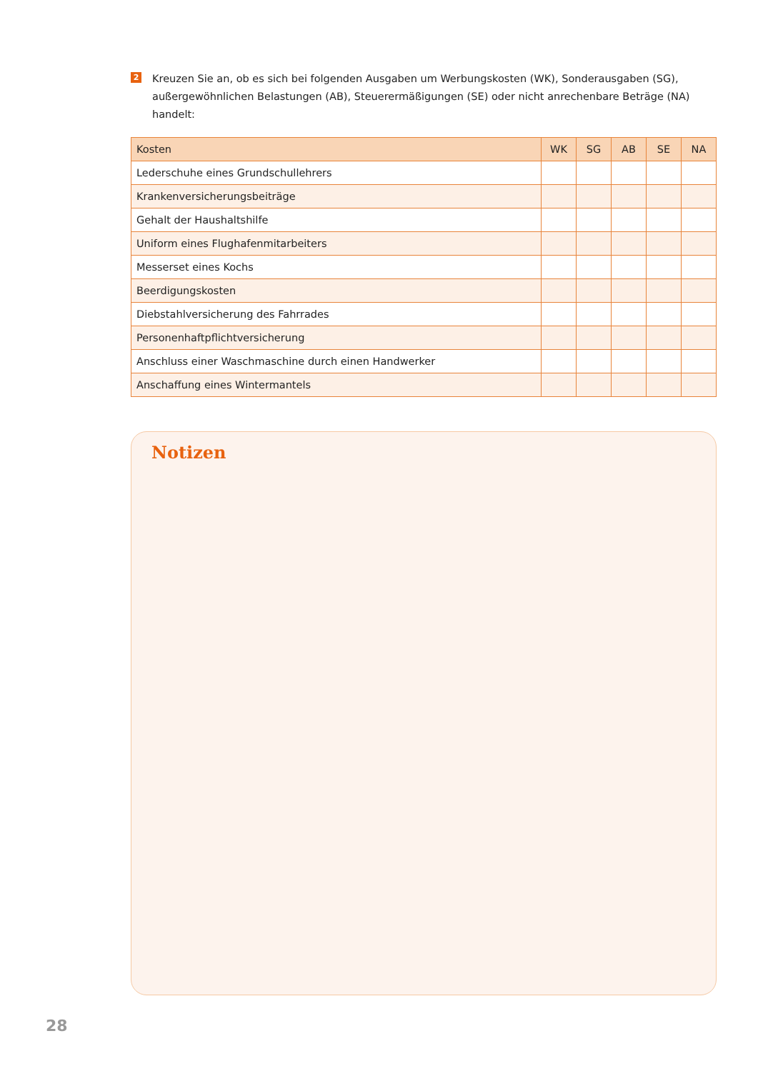2
Kreuzen Sie an, ob es sich bei folgenden Ausgaben um Werbungskosten (WK), Sonderausgaben (SG), außergewöhnlichen Belastungen (AB), Steuerermäßigungen (SE) oder nicht anrechenbare Beträge (NA) handelt:
| Kosten | WK | SG | AB | SE | NA |
| --- | --- | --- | --- | --- | --- |
| Lederschuhe eines Grundschullehrers | | | | | |
| Krankenversicherungsbeiträge | | | | | |
| Gehalt der Haushaltshilfe | | | | | |
| Uniform eines Flughafenmitarbeiters | | | | | |
| Messerset eines Kochs | | | | | |
| Beerdigungskosten | | | | | |
| Diebstahlversicherung des Fahrrades | | | | | |
| Personenhaftpflichtversicherung | | | | | |
| Anschluss einer Waschmaschine durch einen Handwerker | | | | | |
| Anschaffung eines Wintermantels | | | | | |
Notizen
28